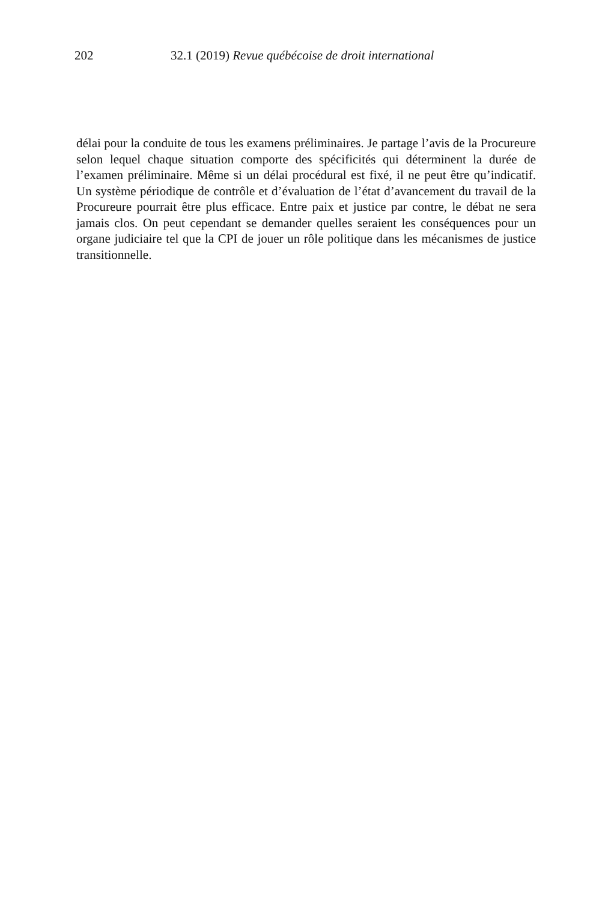202 32.1 (2019) Revue québécoise de droit international
délai pour la conduite de tous les examens préliminaires. Je partage l’avis de la Procureure selon lequel chaque situation comporte des spécificités qui déterminent la durée de l’examen préliminaire. Même si un délai procédural est fixé, il ne peut être qu’indicatif. Un système périodique de contrôle et d’évaluation de l’état d’avancement du travail de la Procureure pourrait être plus efficace. Entre paix et justice par contre, le débat ne sera jamais clos. On peut cependant se demander quelles seraient les conséquences pour un organe judiciaire tel que la CPI de jouer un rôle politique dans les mécanismes de justice transitionnelle.